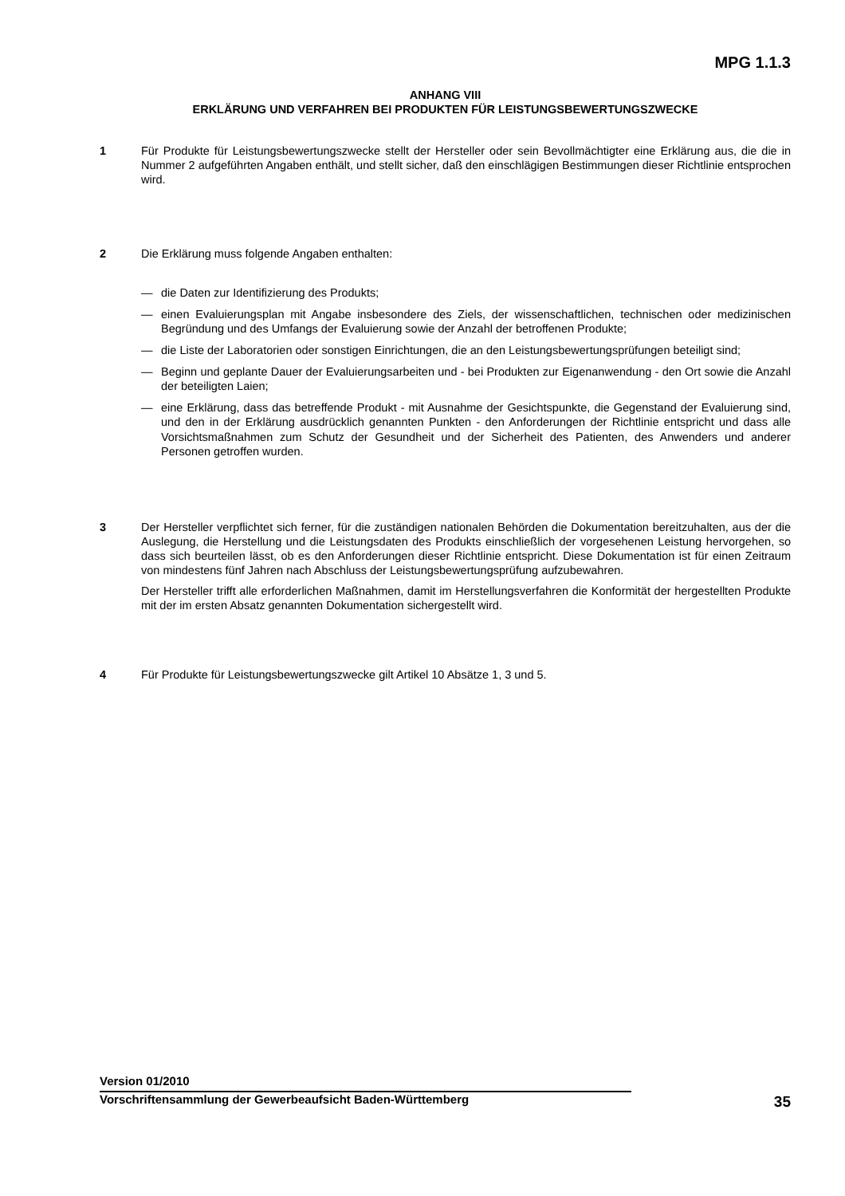MPG 1.1.3
ANHANG VIII
ERKLÄRUNG UND VERFAHREN BEI PRODUKTEN FÜR LEISTUNGSBEWERTUNGSZWECKE
1 Für Produkte für Leistungsbewertungszwecke stellt der Hersteller oder sein Bevollmächtigter eine Erklärung aus, die die in Nummer 2 aufgeführten Angaben enthält, und stellt sicher, daß den einschlägigen Bestimmungen dieser Richtlinie entsprochen wird.
2 Die Erklärung muss folgende Angaben enthalten:
— die Daten zur Identifizierung des Produkts;
— einen Evaluierungsplan mit Angabe insbesondere des Ziels, der wissenschaftlichen, technischen oder medizinischen Begründung und des Umfangs der Evaluierung sowie der Anzahl der betroffenen Produkte;
— die Liste der Laboratorien oder sonstigen Einrichtungen, die an den Leistungsbewertungsprüfungen beteiligt sind;
— Beginn und geplante Dauer der Evaluierungsarbeiten und - bei Produkten zur Eigenanwendung - den Ort sowie die Anzahl der beteiligten Laien;
— eine Erklärung, dass das betreffende Produkt - mit Ausnahme der Gesichtspunkte, die Gegenstand der Evaluierung sind, und den in der Erklärung ausdrücklich genannten Punkten - den Anforderungen der Richtlinie entspricht und dass alle Vorsichtsmaßnahmen zum Schutz der Gesundheit und der Sicherheit des Patienten, des Anwenders und anderer Personen getroffen wurden.
3 Der Hersteller verpflichtet sich ferner, für die zuständigen nationalen Behörden die Dokumentation bereitzuhalten, aus der die Auslegung, die Herstellung und die Leistungsdaten des Produkts einschließlich der vorgesehenen Leistung hervorgehen, so dass sich beurteilen lässt, ob es den Anforderungen dieser Richtlinie entspricht. Diese Dokumentation ist für einen Zeitraum von mindestens fünf Jahren nach Abschluss der Leistungsbewertungsprüfung aufzubewahren.
Der Hersteller trifft alle erforderlichen Maßnahmen, damit im Herstellungsverfahren die Konformität der hergestellten Produkte mit der im ersten Absatz genannten Dokumentation sichergestellt wird.
4 Für Produkte für Leistungsbewertungszwecke gilt Artikel 10 Absätze 1, 3 und 5.
Version 01/2010
Vorschriftensammlung der Gewerbeaufsicht Baden-Württemberg 35